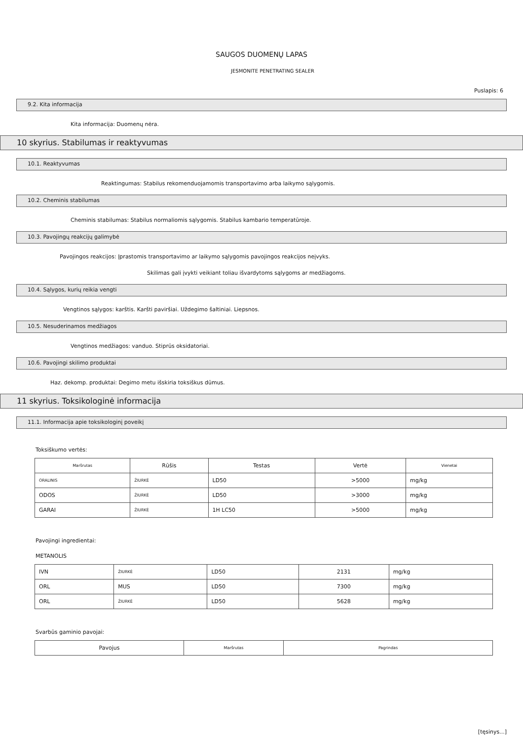SAUGOS DUOMENŲ LAPAS
JESMONITE PENETRATING SEALER
Puslapis: 6
9.2. Kita informacija
Kita informacija: Duomenų nėra.
10 skyrius. Stabilumas ir reaktyvumas
10.1. Reaktyvumas
Reaktingumas: Stabilus rekomenduojamomis transportavimo arba laikymo sąlygomis.
10.2. Cheminis stabilumas
Cheminis stabilumas: Stabilus normaliomis sąlygomis. Stabilus kambario temperatūroje.
10.3. Pavojingų reakcijų galimybė
Pavojingos reakcijos: Įprastomis transportavimo ar laikymo sąlygomis pavojingos reakcijos neįvyks.
Skilimas gali įvykti veikiant toliau išvardytoms sąlygoms ar medžiagoms.
10.4. Sąlygos, kurių reikia vengti
Vengtinos sąlygos: karštis. Karšti paviršiai. Uždegimo šaltiniai. Liepsnos.
10.5. Nesuderinamos medžiagos
Vengtinos medžiagos: vanduo. Stiprūs oksidatoriai.
10.6. Pavojingi skilimo produktai
Haz. dekomp. produktai: Degimo metu išskiria toksiškus dūmus.
11 skyrius. Toksikologinė informacija
11.1. Informacija apie toksikologinį poveikį
Toksiškumo vertės:
| Maršrutas | Rūšis | Testas | Vertė | Vienetai |
| ORALINIS | ŽIURKĖ | LD50 | >5000 | mg/kg |
| ODOS | ŽIURKĖ | LD50 | >3000 | mg/kg |
| GARAI | ŽIURKĖ | 1H LC50 | >5000 | mg/kg |
Pavojingi ingredientai:
METANOLIS
| IVN | ŽIURKĖ | LD50 | 2131 | mg/kg |
| ORL | MUS | LD50 | 7300 | mg/kg |
| ORL | ŽIURKĖ | LD50 | 5628 | mg/kg |
Svarbūs gaminio pavojai:
| Pavojus | Maršrutas | Pagrindas |
[tęsinys...]